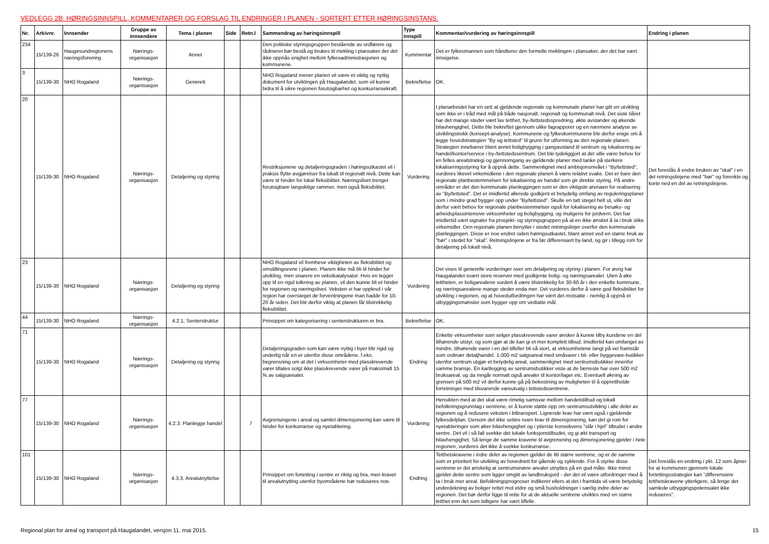VEDLEGG 2B: HØRINGSINNSPILL, KOMMENTARER OG FORSLAG TIL ENDRINGER I PLANEN - SORTERT ETTER HØRINGSINSTANS.
| Nr. | Arkivnr. | Innsender | Gruppe av innsendere | Tema i planen | Side | Retn.l | Sammendrag av høringsinnspill | Type innspill | Kommentar/vurdering av høringsinnspill | Endring i planen |
| --- | --- | --- | --- | --- | --- | --- | --- | --- | --- | --- |
| 234 | 15/139-26 | Haugesundregionens næringsforening | Nærings-organisasjon | Annet | | | Den politiske styringsgruppen bestående av ordførere og rådmenn bør bestå og brukes til mekling i plansaker der det ikke oppnås enighet mellom fylkesadministrasjonen og kommunene. | Kommentar | Det er fylkesmannen som håndterer den formelle meklingen i plansaker, der det har vært innsigelse. | |
| 3 | 15/139-30 | NHO Rogaland | Nærings-organisasjon | Generelt | | | NHO Rogaland mener planen vil være et viktig og nyttig dokument for utviklingen på Haugalandet, som vil kunne bidra til å sikre regionen forutsigbarhet og konkurransekraft. | Bekreftelse | OK. | |
| 20 | 15/139-30 | NHO Rogaland | Nærings-organisasjon | Detaljering og styring | | | Restriksjonene og detaljeringsgraden i høringsutkastet vil i praksis flytte avgjørelser fra lokalt til regionalt nivå. Dette kan være til hinder for lokal fleksibilitet. Næringslivet trenger forutsigbare langsiktige rammer, men også fleksibilitet. | Vurdering | I planarbeidet har en sett at gjeldende regionale og kommunale planer har gitt en utvikling som ikke er i tråd med mål på både nasjonalt, regionalt og kommunalt nivå. Det siste tiåret har det mange steder vært lav tetthet, by-/tettstedsspredning, økte avstander og økende bilavhengighet. Dette ble bekreftet gjennom ulike fagrapporer og en nærmere analyse av utviklingstrekk (konsept-analyse). Kommunene og fylkeskommunene ble derfor enige om å legge hovedstrategien "By og tettsted" til grunn for utforming av den regionale planen. Strategien innebærer blant annet boligbygging i gangavstand til sentrum og lokalisering av handel/kontor/service i by-/tettstedssentrum. Det ble tydeliggjort at det ville være behov for en felles arealstrategi og gjennomgang av gjeldende planer med tanke på sterkere lokaliseringsstyring for å oppnå dette. Sammenlignet med ambisjonsnivået i "By/tettsted", vurderes likevel virkemidlene i den regionale planen å være relativt svake. Det er bare den regionale planbestemmelsen for lokalisering av handel som gir direkte styring. På andre områder er det den kommunale planleggingen som er den viktigste arenaen for realisering av "By/tettsted". Det er imidlertid allerede godkjent et betydelig omfang av reguleringsplaner som i mindre grad bygger opp under "By/tettsted". Skulle en tatt steget helt ut, ville det derfor vært behov for regionale planbestemmelser også for lokalisering av besøks- og arbeidsplassintensive virksomheter og boligbygging, og muligens for jordvern. Det har imidlertid vært signaler fra prosjekt- og styringsgruppen på at en ikke ønsket å ta i bruk slike virkemidler. Den regionale planen benytter i stedet retningslinjer overfor den kommunale planleggingen. Disse er noe endret siden høringsutkastet, blant annet ved en større bruk av "bør" i stedet for "skal". Retningslinjene er fra før differensiert by-land, og gir i tillegg rom for detaljering på lokalt nivå. | Det foreslås å endre bruken av "skal" i en del retningslinjene med "bør" og forenkle og korte ned en del av retningslinjene. |
| 23 | 15/139-30 | NHO Rogaland | Nærings-organisasjon | Detaljering og styring | | | NHO Rogaland vil fremheve viktigheten av fleksibilitet og omstillingsevne i planen. Planen ikke må bli til hinder for utvikling, men snarere en vekstkatalysator. Hvis en legger opp til en rigid tolkning av planen, vil den kunne bli et hinder for regionen og næringslivet. Veksten vi har opplevd i vår region har oversteget de forventningene man hadde for 10-20 år siden. Det blir derfor viktig at planen får tilstrekkelig fleksibilitet. | Vurdering | Det vises til generelle vurderinger over om detaljering og styring i planen. For øvrig har Haugalandet svært store reserver med godkjente bolig- og næringsarealer. Uten å øke tettheten, er boligarealene vurdert å være tilstrekkelig for 30-60 år i den enkelte kommune, og næringsarealene mange steder enda mer. Det vurderes derfor å være god fleksibilitet for utvikling i regionen, og at hovedutfordringen har vært det motsatte - nemlig å oppnå et utbyggingsmønster som bygger opp om vedtatte mål. | |
| 44 | 15/139-30 | NHO Rogaland | Nærings-organisasjon | 4.2.1. Senterstruktur | | | Prinsippet om kategorisering i senterstrukturen er bra. | Bekreftelse | OK. | |
| 71 | 15/139-30 | NHO Rogaland | Nærings-organisasjon | Detaljering og styring | | | Detaljeringsgraden som kan være nyttig i byer blir rigid og underlig når en er utenfor disse områdene, f.eks. begrensning om at det i virksomheter med plasskrevende varer tillates solgt ikke plasskrevende varer på maksimalt 15 % av salgsarealet. | Endring | Enkelte virksomheter som selger plasskrevende varer ønsker å kunne tilby kundene en del tilhørende utstyr, og som gjør at de kan gi et mer komplett tilbud. Imidlertid kan omfanget av mindre, tilhørende varer i en del tilfeller bli så stort, at virksomhetene langt på vei framstår som ordinær detaljhandel. 1.000 m2 salgsareal med småvarer i bil- eller byggevare-butikker utenfor sentrum utgjør et betydelig areal, sammenlignet med sentrumsbutikker innenfor samme bransje. En kartlegging av sentrumsbutikker viste at de færreste har over 500 m2 bruksareal, og da inngår normalt også arealer til kontor/lager etc. Eventuell økning av grensen på 500 m2 vil derfor kunne gå på bekostning av muligheten til å opprettholde forretninger med tilsvarende vareutvalg i tettstedssentrene. | |
| 77 | 15/139-30 | NHO Rogaland | Nærings-organisasjon | 4.2.3. Planlegge handel | | 7 | Avgrensingene i areal og samlet dimensjonering kan være til hinder for konkurranse og nyetablering. | Vurdering | Hensikten med at det skal være rimelig samsvar mellom handelstilbud og lokalt befolkningsgrunnlag i sentrene, er å kunne støtte opp om sentrumsutvikling i alle deler av regionen og å redusere veksten i biltransport. Lignende krav har vært også i gjeldende fylkesdelplan. Dersom det ikke settes noen krav til dimensjonering, kan det gi rom for nyetableringer som øker bilavhengighet og i ytterste konsekvens "slår i hjel" tilbudet i andre sentre. Det vil i så fall svekke det lokale funksjonstilbudet, og gi økt transport og bilavhengighet. Så lenge de samme kravene til avgrensning og dimensjonering gjelder i hele regionen, vurderes det ikke å svekke konkurranse. | |
| 101 | 15/139-30 | NHO Rogaland | Nærings-organisasjon | 4.3.3. Arealutnyttelse | | | Prinsippet om fortetting i sentre er riktig og bra, men kravet til arealutnytting utenfor byområdene bør reduseres noe. | Endring | Tetthetskravene i indre deler av regionen gjelder de litt større sentrene, og er de samme som er prioritert for utvikling av hovednett for gående og syklende. For å styrke disse sentrene er det ønskelig at sentrumsnære arealer utnyttes på en god måte. Ikke minst gjelder dette sentre som ligger omgitt av landbruksjord - der det vil være utfordringer med å ta i bruk mer areal. Befolkningsprognoser indikerer ellers at det i framtida vil være betydelig underdekning av boliger rettet mot eldre og små husholdninger i særlig indre deler av regionen. Det bør derfor ligge til rette for at de aktuelle sentrene utvikles med en større tetthet enn det som tidligere har vært tilfelle. | Det foreslås en endring i pkt. 12 som åpner for at kommunen gjennom lokale fortettingsstrategier kan "differensiere tetthetskravene ytterligere, så lenge det samlede utbyggingspotensialet ikke reduseres". |
Regional plan for areal og transport på Haugalandet, versjon 11. mai 2015. 15